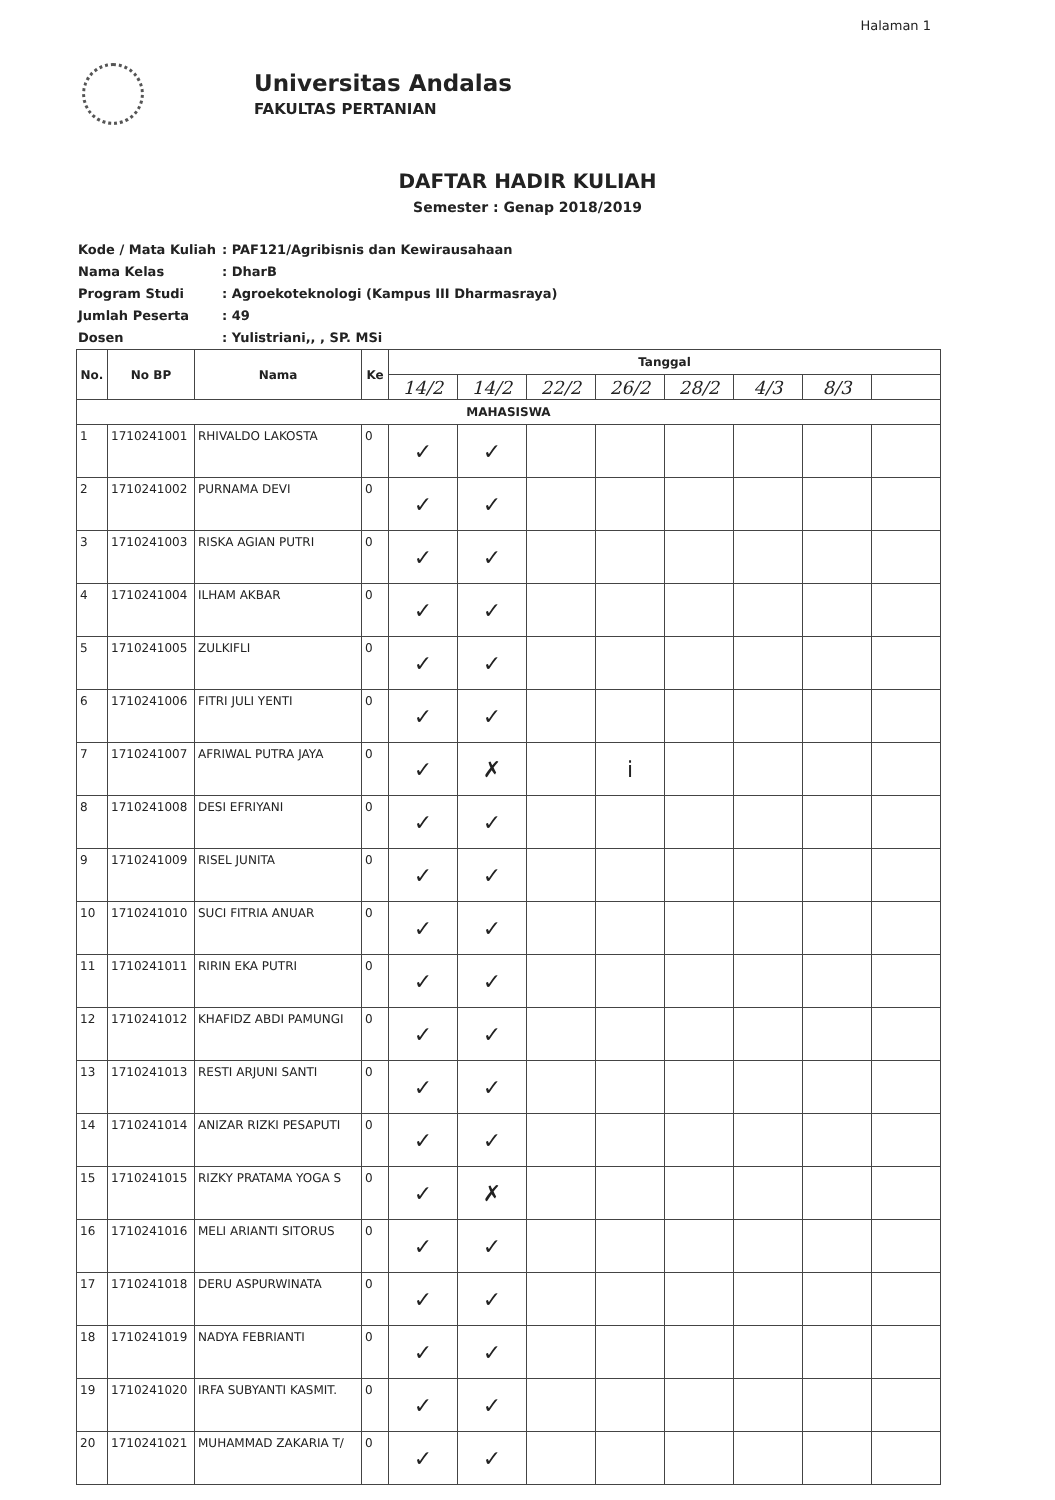Halaman 1
Universitas Andalas
FAKULTAS PERTANIAN
DAFTAR HADIR KULIAH
Semester : Genap 2018/2019
Kode / Mata Kuliah: PAF121/Agribisnis dan Kewirausahaan
Nama Kelas: DharB
Program Studi: Agroekoteknologi (Kampus III Dharmasraya)
Jumlah Peserta: 49
Dosen: Yulistriani,, , SP. MSi
| No. | No BP | Nama | Ke | Tanggal | | | | | | | |
| --- | --- | --- | --- | --- | --- | --- | --- | --- | --- | --- | --- |
| | | | | 14/2 | 14/2 | 22/2 | 26/2 | 28/2 | 4/3 | 8/3 | |
| MAHASISWA | | | | | | | | | | | |
| 1 | 1710241001 | RHIVALDO LAKOSTA | 0 | ✓ | ✓ | | | | | | |
| 2 | 1710241002 | PURNAMA DEVI | 0 | ✓ | ✓ | | | | | | |
| 3 | 1710241003 | RISKA AGIAN PUTRI | 0 | ✓ | ✓ | | | | | | |
| 4 | 1710241004 | ILHAM AKBAR | 0 | ✓ | ✓ | | | | | | |
| 5 | 1710241005 | ZULKIFLI | 0 | ✓ | ✓ | | | | | | |
| 6 | 1710241006 | FITRI JULI YENTI | 0 | ✓ | ✓ | | | | | | |
| 7 | 1710241007 | AFRIWAL PUTRA JAYA | 0 | ✓ | ✗ | | i | | | | |
| 8 | 1710241008 | DESI EFRIYANI | 0 | ✓ | ✓ | | | | | | |
| 9 | 1710241009 | RISEL JUNITA | 0 | ✓ | ✓ | | | | | | |
| 10 | 1710241010 | SUCI FITRIA ANUAR | 0 | ✓ | ✓ | | | | | | |
| 11 | 1710241011 | RIRIN EKA PUTRI | 0 | ✓ | ✓ | | | | | | |
| 12 | 1710241012 | KHAFIDZ ABDI PAMUNGI | 0 | ✓ | ✓ | | | | | | |
| 13 | 1710241013 | RESTI ARJUNI SANTI | 0 | ✓ | ✓ | | | | | | |
| 14 | 1710241014 | ANIZAR RIZKI PESAPUTI | 0 | ✓ | ✓ | | | | | | |
| 15 | 1710241015 | RIZKY PRATAMA YOGA S | 0 | ✓ | ✗ | | | | | | |
| 16 | 1710241016 | MELI ARIANTI SITORUS | 0 | ✓ | ✓ | | | | | | |
| 17 | 1710241018 | DERU ASPURWINATA | 0 | ✓ | ✓ | | | | | | |
| 18 | 1710241019 | NADYA FEBRIANTI | 0 | ✓ | ✓ | | | | | | |
| 19 | 1710241020 | IRFA SUBYANTI KASMIT. | 0 | ✓ | ✓ | | | | | | |
| 20 | 1710241021 | MUHAMMAD ZAKARIA T/ | 0 | ✓ | ✓ | | | | | | |